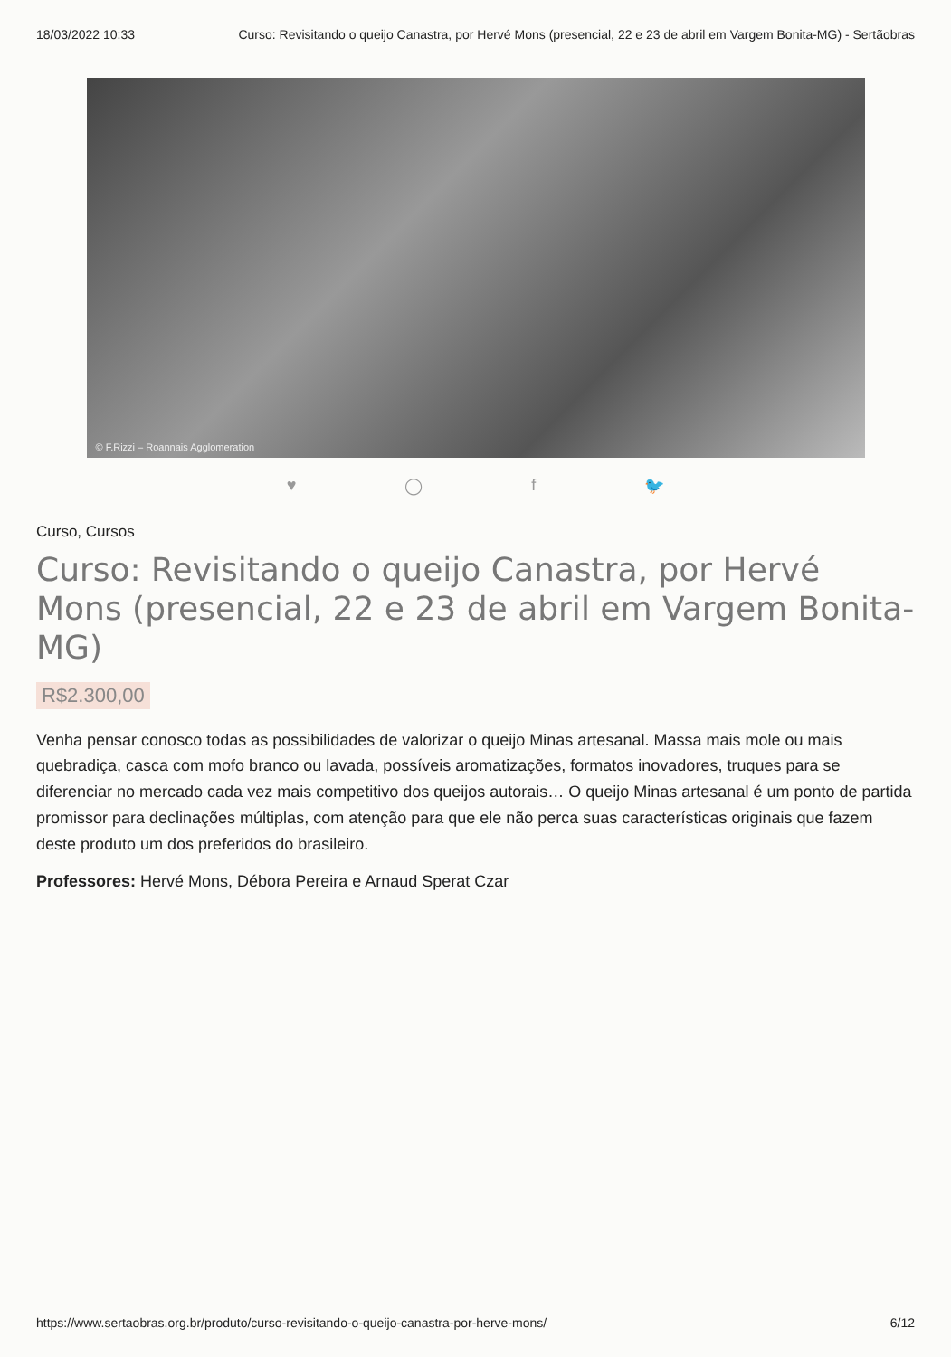18/03/2022 10:33 Curso: Revisitando o queijo Canastra, por Hervé Mons (presencial, 22 e 23 de abril em Vargem Bonita-MG) - Sertãobras
© F.Rizzi – Roannais Agglomeration
♥ ◯ f 🐦
Curso, Cursos
Curso: Revisitando o queijo Canastra, por Hervé Mons (presencial, 22 e 23 de abril em Vargem Bonita-MG)
R$2.300,00
Venha pensar conosco todas as possibilidades de valorizar o queijo Minas artesanal. Massa mais mole ou mais quebradiça, casca com mofo branco ou lavada, possíveis aromatizações, formatos inovadores, truques para se diferenciar no mercado cada vez mais competitivo dos queijos autorais… O queijo Minas artesanal é um ponto de partida promissor para declinações múltiplas, com atenção para que ele não perca suas características originais que fazem deste produto um dos preferidos do brasileiro.
Professores: Hervé Mons, Débora Pereira e Arnaud Sperat Czar
https://www.sertaobras.org.br/produto/curso-revisitando-o-queijo-canastra-por-herve-mons/ 6/12